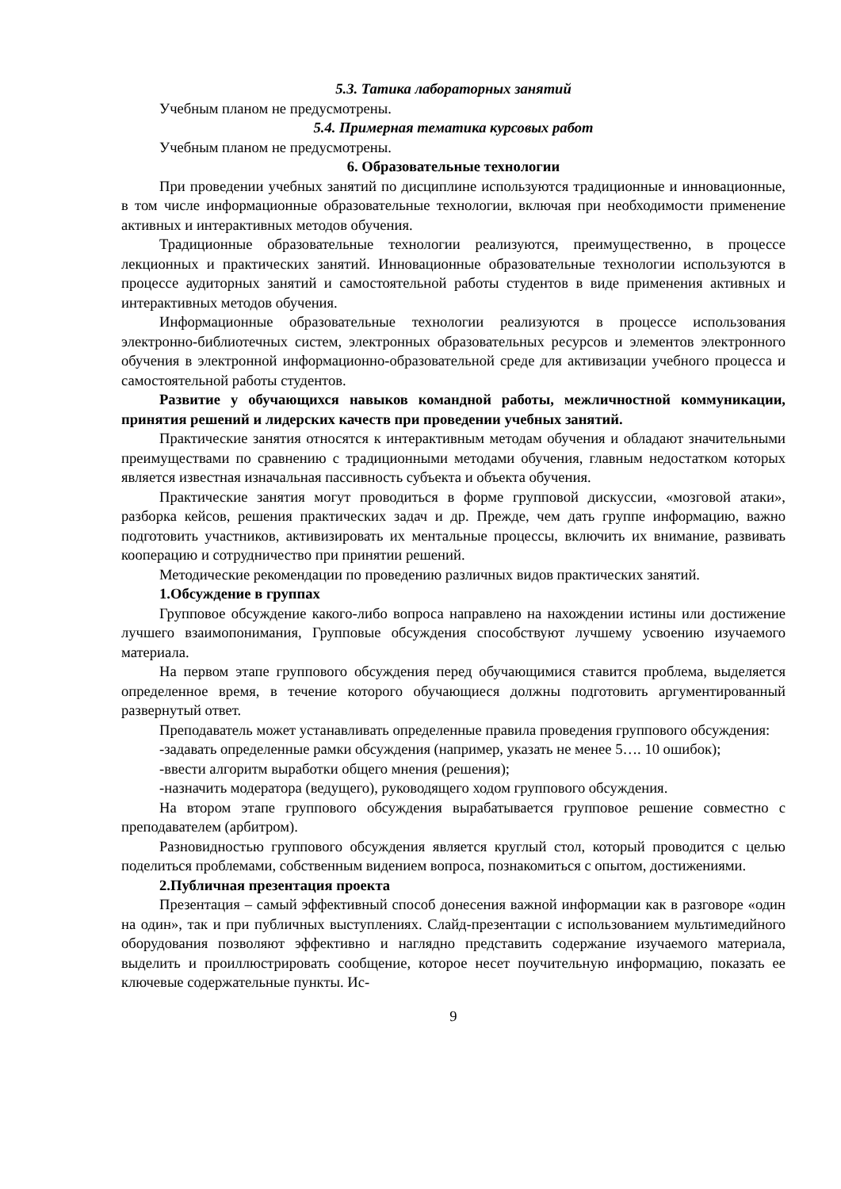5.3. Татика лабораторных занятий
Учебным планом не предусмотрены.
5.4. Примерная тематика курсовых работ
Учебным планом не предусмотрены.
6. Образовательные технологии
При проведении учебных занятий по дисциплине используются традиционные и инновационные, в том числе информационные образовательные технологии, включая при необходимости применение активных и интерактивных методов обучения.
Традиционные образовательные технологии реализуются, преимущественно, в процессе лекционных и практических занятий. Инновационные образовательные технологии используются в процессе аудиторных занятий и самостоятельной работы студентов в виде применения активных и интерактивных методов обучения.
Информационные образовательные технологии реализуются в процессе использования электронно-библиотечных систем, электронных образовательных ресурсов и элементов электронного обучения в электронной информационно-образовательной среде для активизации учебного процесса и самостоятельной работы студентов.
Развитие у обучающихся навыков командной работы, межличностной коммуникации, принятия решений и лидерских качеств при проведении учебных занятий.
Практические занятия относятся к интерактивным методам обучения и обладают значительными преимуществами по сравнению с традиционными методами обучения, главным недостатком которых является известная изначальная пассивность субъекта и объекта обучения.
Практические занятия могут проводиться в форме групповой дискуссии, «мозговой атаки», разборка кейсов, решения практических задач и др. Прежде, чем дать группе информацию, важно подготовить участников, активизировать их ментальные процессы, включить их внимание, развивать кооперацию и сотрудничество при принятии решений.
Методические рекомендации по проведению различных видов практических занятий.
1.Обсуждение в группах
Групповое обсуждение какого-либо вопроса направлено на нахождении истины или достижение лучшего взаимопонимания, Групповые обсуждения способствуют лучшему усвоению изучаемого материала.
На первом этапе группового обсуждения перед обучающимися ставится проблема, выделяется определенное время, в течение которого обучающиеся должны подготовить аргументированный развернутый ответ.
Преподаватель может устанавливать определенные правила проведения группового обсуждения:
-задавать определенные рамки обсуждения (например, указать не менее 5…. 10 ошибок);
-ввести алгоритм выработки общего мнения (решения);
-назначить модератора (ведущего), руководящего ходом группового обсуждения.
На втором этапе группового обсуждения вырабатывается групповое решение совместно с преподавателем (арбитром).
Разновидностью группового обсуждения является круглый стол, который проводится с целью поделиться проблемами, собственным видением вопроса, познакомиться с опытом, достижениями.
2.Публичная презентация проекта
Презентация – самый эффективный способ донесения важной информации как в разговоре «один на один», так и при публичных выступлениях. Слайд-презентации с использованием мультимедийного оборудования позволяют эффективно и наглядно представить содержание изучаемого материала, выделить и проиллюстрировать сообщение, которое несет поучительную информацию, показать ее ключевые содержательные пункты. Ис-
9